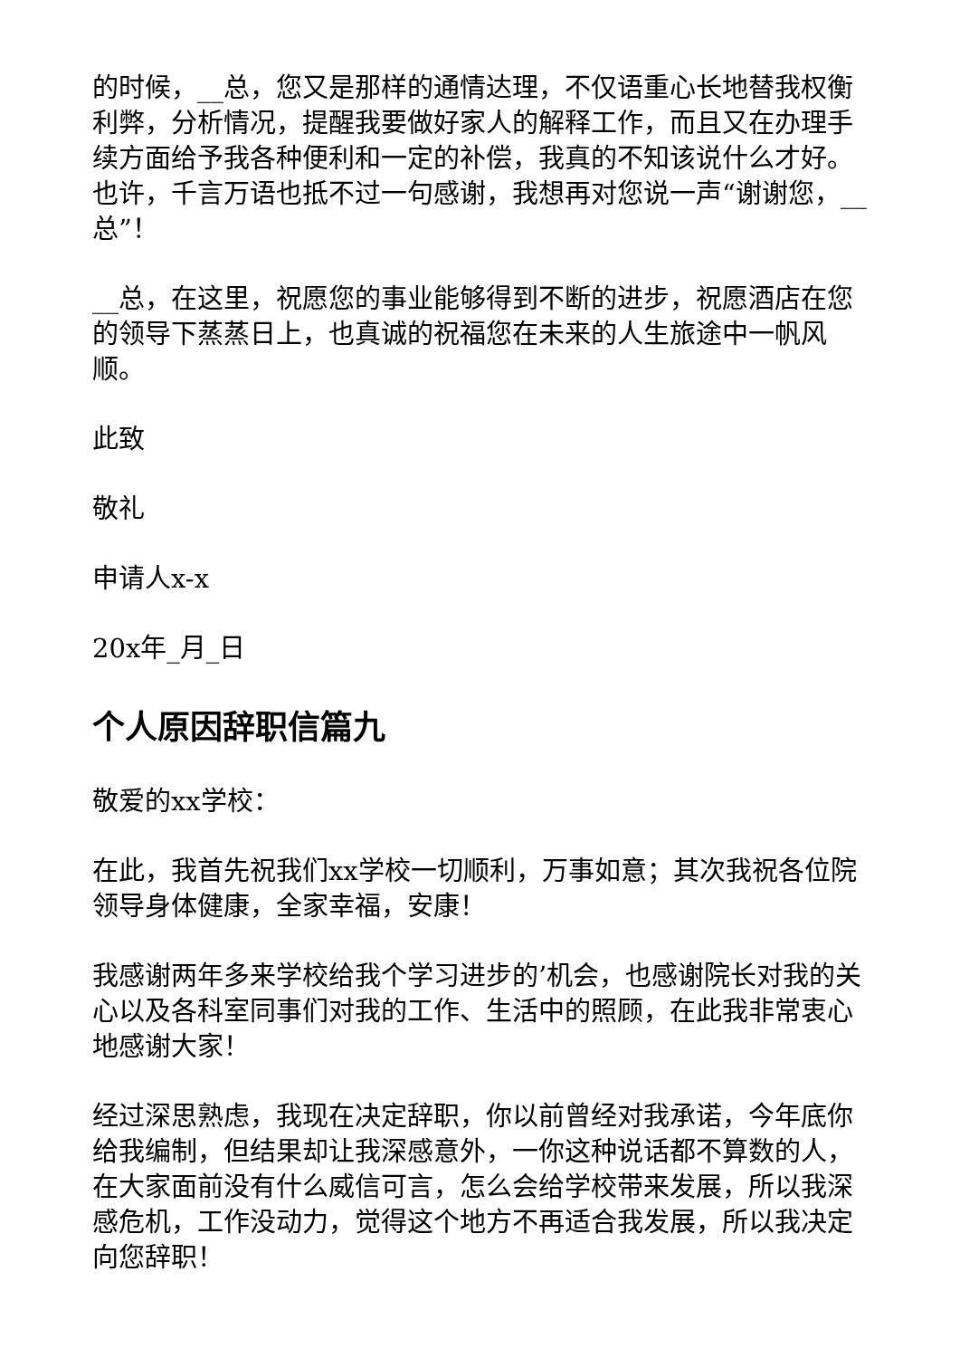的时候，__总，您又是那样的通情达理，不仅语重心长地替我权衡利弊，分析情况，提醒我要做好家人的解释工作，而且又在办理手续方面给予我各种便利和一定的补偿，我真的不知该说什么才好。也许，千言万语也抵不过一句感谢，我想再对您说一声“谢谢您，__总”！
__总，在这里，祝愿您的事业能够得到不断的进步，祝愿酒店在您的领导下蒸蒸日上，也真诚的祝福您在未来的人生旅途中一帆风顺。
此致
敬礼
申请人x-x
20x年_月_日
个人原因辞职信篇九
敬爱的xx学校：
在此，我首先祝我们xx学校一切顺利，万事如意；其次我祝各位院领导身体健康，全家幸福，安康！
我感谢两年多来学校给我个学习进步的’机会，也感谢院长对我的关心以及各科室同事们对我的工作、生活中的照顾，在此我非常衷心地感谢大家！
经过深思熟虑，我现在决定辞职，你以前曾经对我承诺，今年底你给我编制，但结果却让我深感意外，一你这种说话都不算数的人，在大家面前没有什么威信可言，怎么会给学校带来发展，所以我深感危机，工作没动力，觉得这个地方不再适合我发展，所以我决定向您辞职！